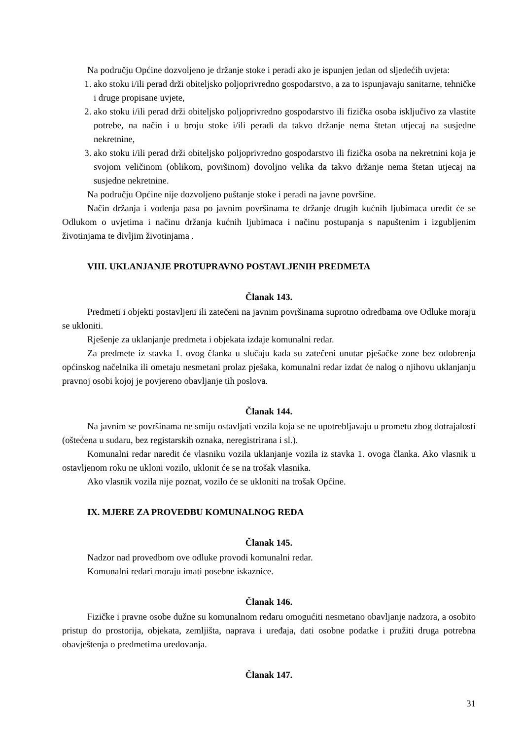Na području Općine dozvoljeno je držanje stoke i peradi ako je ispunjen jedan od sljedećih uvjeta:
1. ako stoku i/ili perad drži obiteljsko poljoprivredno gospodarstvo, a za to ispunjavaju sanitarne, tehničke i druge propisane uvjete,
2. ako stoku i/ili perad drži obiteljsko poljoprivredno gospodarstvo ili fizička osoba isključivo za vlastite potrebe, na način i u broju stoke i/ili peradi da takvo držanje nema štetan utjecaj na susjedne nekretnine,
3. ako stoku i/ili perad drži obiteljsko poljoprivredno gospodarstvo ili fizička osoba na nekretnini koja je svojom veličinom (oblikom, površinom) dovoljno velika da takvo držanje nema štetan utjecaj na susjedne nekretnine.
Na području Općine nije dozvoljeno puštanje stoke i peradi na javne površine.
Način držanja i vođenja pasa po javnim površinama te držanje drugih kućnih ljubimaca uredit će se Odlukom o uvjetima i načinu držanja kućnih ljubimaca i načinu postupanja s napuštenim i izgubljenim životinjama te divljim životinjama .
VIII. UKLANJANJE PROTUPRAVNO POSTAVLJENIH PREDMETA
Članak 143.
Predmeti i objekti postavljeni ili zatečeni na javnim površinama suprotno odredbama ove Odluke moraju se ukloniti.
Rješenje za uklanjanje predmeta i objekata izdaje komunalni redar.
Za predmete iz stavka 1. ovog članka u slučaju kada su zatečeni unutar pješačke zone bez odobrenja općinskog načelnika ili ometaju nesmetani prolaz pješaka, komunalni redar izdat će nalog o njihovu uklanjanju pravnoj osobi kojoj je povjereno obavljanje tih poslova.
Članak 144.
Na javnim se površinama ne smiju ostavljati vozila koja se ne upotrebljavaju u prometu zbog dotrajalosti (oštećena u sudaru, bez registarskih oznaka, neregistrirana i sl.).
Komunalni redar naredit će vlasniku vozila uklanjanje vozila iz stavka 1. ovoga članka. Ako vlasnik u ostavljenom roku ne ukloni vozilo, uklonit će se na trošak vlasnika.
Ako vlasnik vozila nije poznat, vozilo će se ukloniti na trošak Općine.
IX. MJERE ZA PROVEDBU KOMUNALNOG REDA
Članak 145.
Nadzor nad provedbom ove odluke provodi komunalni redar.
Komunalni redari moraju imati posebne iskaznice.
Članak 146.
Fizičke i pravne osobe dužne su komunalnom redaru omogućiti nesmetano obavljanje nadzora, a osobito pristup do prostorija, objekata, zemljišta, naprava i uređaja, dati osobne podatke i pružiti druga potrebna obavještenja o predmetima uredovanja.
Članak 147.
31